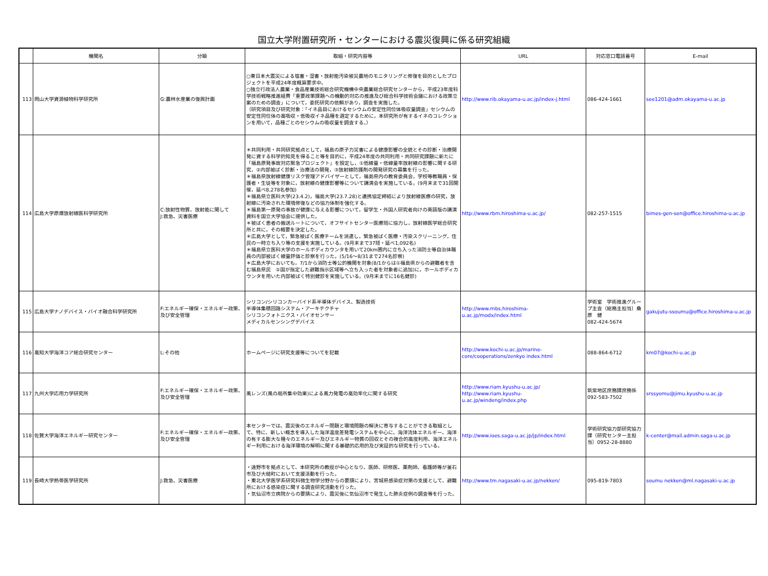国立大学附置研究所・センターにおける震災復興に係る研究組織
| | 機関名 | 分類 | 取組・研究内容等 | URL | 対応窓口電話番号 | E-mail |
| --- | --- | --- | --- | --- | --- | --- |
| 113 | 岡山大学資源植物科学研究所 | G:農林水産業の復興計画 | ○東日本大震災による塩害・湿害・放射能汚染被災農地のモニタリングと修復を目的としたプロジェクトを平成24年度概算要求中。 ○独立行政法人農業・食品産業技術総合研究機構中央農業総合研究センターから，平成23年度科学技術戦略推進経費「重要政策課題への機動的対応の推進及び総合科学技術会議における政策立案のための調査」について，委託研究の依頼があり，調査を実施した。 （研究項目及び研究対象：「イネ品目におけるセシウムの安定性同位体吸収量調査」セシウムの安定性同位体の高吸収・低吸収イネ品種を選定するために，本研究所が有するイネのコレクションを用いて，品種ごとのセシウムの吸収量を調査する。） | http://www.rib.okayama-u.ac.jp/index-j.html | 086-424-1661 | see1201@adm.okayama-u.ac.jp |
| 114 | 広島大学原爆放射線医科学研究所 | C:放射性物質、放射能に関して J:救急、災害医療 | ＊共同利用・共同研究拠点として，福島の原子力災害による健康影響の全貌とその診断・治療開発に資する科学的知見を得ること等を目的に，平成24年度の共同利用・共同研究課題に新たに「福島原発事故対応緊急プロジェクト」を設定し，①低線量・低線量率放射線の影響に関する研究，②内部被ばく診断・治療法の開発，③放射線防護剤の開発研究の募集を行った。 ＊福島県放射線健康リスク管理アドバイザーとして，福島県内の教育委員会，学校等教職員・保護者・生徒等を対象に，放射線の健康影響等について講演会を実施している。(9月末まで31回開催，延べ8,278名参加) ＊福島県立医科大学(23.4.2)，福島大学(23.7.28)と連携協定締結により放射線医療の研究，放射線に汚染された環境修復などの協力体制を強化する。 ＊福島第一原発の事故が健康に与える影響について，留学生・外国人研究者向けの英語版の講演資料を国立大学協会に提供した。 ＊被ばく患者の搬送ルートについて，オフサイトセンター医療班に協力し，放射線医学総合研究所と共に，その概要を決定した。 ＊広島大学として，緊急被ばく医療チームを派遣し，緊急被ばく医療・汚染スクリーニング，住民の一時立ち入り等の支援を実施している。(9月末まで37班・延べ1,092名) ＊福島県立医科大学のホールボディカウンタを用いて20km圏内に立ち入った消防士等自治体職員の内部被ばく線量評価と診察を行った。(5/16～8/31まで274名診察) ＊広島大学においても，7/1から消防士等公的機関を対象(8/1からは①福島県からの避難者を含む福島県民 ②国が指定した避難指示区域等へ立ち入った者を対象者に追加)に，ホールボディカウンタを用いた内部被ばく特別健診を実施している。(9月末までに16名健診) | http://www.rbm.hiroshima-u.ac.jp/ | 082-257-1515 | bimes-gen-sen@office.hiroshima-u.ac.jp |
| 115 | 広島大学ナノデバイス・バイオ融合科学研究所 | F:エネルギー確保・エネルギー政策、及び安全管理 | シリコン/シリコンカーバイド系半導体デバイス、製造技術 半導体集積回路システム・アーキテクチャ シリコンフォトニクス・バイオセンサー メディカルセンシングデバイス | http://www.rnbs.hiroshima-u.ac.jp/modx/index.html | 学術室 学術推進グループ主査（総務主担当）桑原 健 082-424-5674 | gakujutu-ssoumu@office.hiroshima-u.ac.jp |
| 116 | 高知大学海洋コア総合研究センター | L:その他 | ホームページに研究支援等についてを記載 | http://www.kochi-u.ac.jp/marine-core/cooperations/zenkyo index.html | 088-864-6712 | km07@kochi-u.ac.jp |
| 117 | 九州大学応用力学研究所 | F:エネルギー確保・エネルギー政策、及び安全管理 | 風レンズ(風の局所集中効果)による風力発電の高効率化に関する研究 | http://www.riam.kyushu-u.ac.jp/ http://www.riam.kyushu-u.ac.jp/windeng/index.php | 筑紫地区庶務課庶務係 092-583-7502 | srssyomu@jimu.kyushu-u.ac.jp |
| 118 | 佐賀大学海洋エネルギー研究センター | F:エネルギー確保・エネルギー政策、及び安全管理 | 本センターでは、震災後のエネルギー問題と環境問題の解決に寄与することができる取組として、特に、新しい概念を導入した海洋温度差発電システムを中心に、海洋流体エネルギー、海洋の有する膨大な種々のエネルギー及びエネルギー物質の回収とその複合的高度利用、海洋エネルギー利用における海洋環境の解明に関する基礎的応用的及び実証的な研究を行っている。 | http://www.ioes.saga-u.ac.jp/jp/index.html | 学術研究協力部研究協力課（研究センター主担当）0952-28-8880 | k-center@mail.admin.saga-u.ac.jp |
| 119 | 長崎大学熱帯医学研究所 | J:救急、災害医療 | ・遠野市を拠点として、本研究所の教授が中心となり、医師、研修医、薬剤師、看護師等が釜石市及び大槌町において支援活動を行った。 ・東北大学医学系研究科微生物学分野からの要請により、宮城県感染症対策の支援として、避難所における感染症に関する調査研究活動を行った。 ・気仙沼市立病院からの要請により、震災後に気仙沼市で発生した肺炎症例の調査等を行った。 | http://www.tm.nagasaki-u.ac.jp/nekken/ | 095-819-7803 | soumu nekken@ml.nagasaki-u.ac.jp |